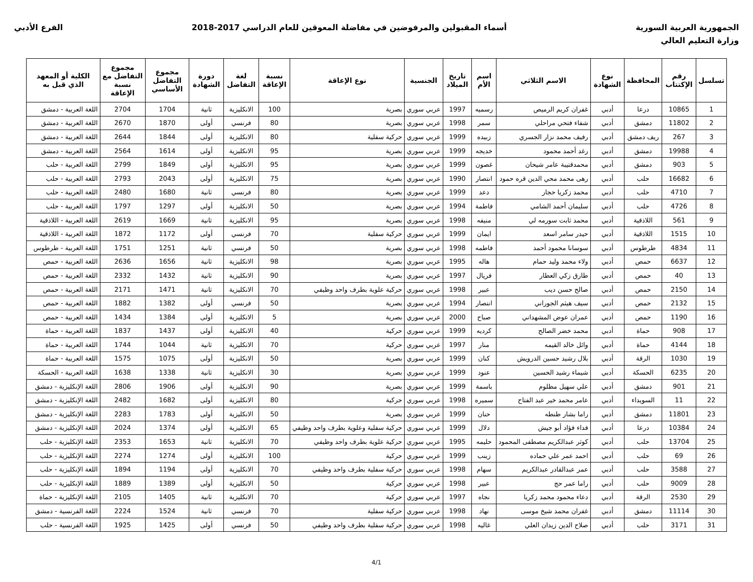الجمهورية العربية السورية
وزارة التعليم العالي
أسماء المقبولين والمرفوضين في مفاضلة المعوقين للعام الدراسي 2017-2018
الفرع الأدبي
| تسلسل | رقم الإكتتاب | المحافظة | نوع الشهادة | الاسم الثلاثي | اسم الأم | تاريخ الميلاد | الجنسية | نوع الإعاقة | نسبة الإعاقة | لغة التفاضل | دورة الشهادة | مجموع التفاضل الأساسي | مجموع التفاضل مع نسبة الإعاقة | الكلية أو المعهد الذي قبل به |
| --- | --- | --- | --- | --- | --- | --- | --- | --- | --- | --- | --- | --- | --- | --- |
| 1 | 10865 | درعا | أدبي | غفران كريم الرميص | رسميه | 1997 | عربي سوري | بصرية | 100 | الانكليزية | ثانية | 1704 | 2704 | اللغة العربية - دمشق |
| 2 | 11802 | دمشق | أدبي | شفاء فتحي مراحلي | سمر | 1998 | عربي سوري | بصرية | 80 | فرنسي | أولى | 1870 | 2670 | اللغة العربية - دمشق |
| 3 | 267 | ريف دمشق | أدبي | رفيف محمد نزار الجسري | زبيده | 1999 | عربي سوري | حركية سفلية | 80 | الانكليزية | أولى | 1844 | 2644 | اللغة العربية - دمشق |
| 4 | 19988 | دمشق | أدبي | رغد أحمد محمود | خديجه | 1999 | عربي سوري | بصرية | 95 | الانكليزية | أولى | 1614 | 2564 | اللغة العربية - دمشق |
| 5 | 903 | دمشق | أدبي | محمدقتيبة عامر شيحان | غصون | 1999 | عربي سوري | بصرية | 95 | الانكليزية | أولى | 1849 | 2799 | اللغة العربية - حلب |
| 6 | 16682 | حلب | أدبي | رهى محمد محي الدين قره حمود | انتصار | 1990 | عربي سوري | بصرية | 75 | الانكليزية | أولى | 2043 | 2793 | اللغة العربية - حلب |
| 7 | 4710 | حلب | أدبي | محمد زكريا حجار | دعد | 1999 | عربي سوري | بصرية | 80 | فرنسي | ثانية | 1680 | 2480 | اللغة العربية - حلب |
| 8 | 4726 | حلب | أدبي | سليمان أحمد الشامي | فاطمة | 1994 | عربي سوري | بصرية | 50 | الانكليزية | أولى | 1297 | 1797 | اللغة العربية - حلب |
| 9 | 561 | اللاذقية | أدبي | محمد ثابت سورمه لي | منيفه | 1998 | عربي سوري | بصرية | 95 | الانكليزية | ثانية | 1669 | 2619 | اللغة العربية - اللاذقية |
| 10 | 1515 | اللاذقية | أدبي | حيدر سامر اسعد | ايمان | 1999 | عربي سوري | حركية سفلية | 70 | فرنسي | أولى | 1172 | 1872 | اللغة العربية - اللاذقية |
| 11 | 4834 | طرطوس | أدبي | سوسانا محمود أحمد | فاطمه | 1998 | عربي سوري | بصرية | 50 | فرنسي | ثانية | 1251 | 1751 | اللغة العربية - طرطوس |
| 12 | 6637 | حمص | أدبي | ولاء محمد وليد حمام | هاله | 1995 | عربي سوري | بصرية | 98 | الانكليزية | ثانية | 1656 | 2636 | اللغة العربية - حمص |
| 13 | 40 | حمص | أدبي | طارق زكي العطار | فريال | 1997 | عربي سوري | بصرية | 90 | الانكليزية | ثانية | 1432 | 2332 | اللغة العربية - حمص |
| 14 | 2150 | حمص | أدبي | صالح حسن ديب | عبير | 1998 | عربي سوري | حركية علوية بطرف واحد وظيفي | 70 | الانكليزية | ثانية | 1471 | 2171 | اللغة العربية - حمص |
| 15 | 2132 | حمص | أدبي | سيف هيثم الجوراني | انتصار | 1994 | عربي سوري | بصرية | 50 | فرنسي | أولى | 1382 | 1882 | اللغة العربية - حمص |
| 16 | 1190 | حمص | أدبي | عمران عوض المشهداني | صباح | 2000 | عربي سوري | بصرية | 5 | الانكليزية | أولى | 1384 | 1434 | اللغة العربية - حمص |
| 17 | 908 | حماة | أدبي | محمد خضر الصالح | كرديه | 1999 | عربي سوري | حركية | 40 | الانكليزية | أولى | 1437 | 1837 | اللغة العربية - حماة |
| 18 | 4144 | حماة | أدبي | وائل خالد القيمه | منار | 1997 | عربي سوري | حركية | 70 | الانكليزية | ثانية | 1044 | 1744 | اللغة العربية - حماة |
| 19 | 1030 | الرقة | أدبي | بلال رشيد حسين الدرويش | كنان | 1999 | عربي سوري | بصرية | 50 | الانكليزية | أولى | 1075 | 1575 | اللغة العربية - حماة |
| 20 | 6235 | الحسكة | أدبي | شيماء رشيد الحسين | عنود | 1999 | عربي سوري | بصرية | 30 | الانكليزية | ثانية | 1338 | 1638 | اللغة العربية - الحسكة |
| 21 | 901 | دمشق | أدبي | علي سهيل مظلوم | باسمة | 1999 | عربي سوري | بصرية | 90 | الانكليزية | أولى | 1906 | 2806 | اللغة الإنكليزية - دمشق |
| 22 | 11 | السويداء | أدبي | عامر محمد خير عبد الفتاح | سميره | 1998 | عربي سوري | حركية | 80 | الانكليزية | أولى | 1682 | 2482 | اللغة الإنكليزية - دمشق |
| 23 | 11801 | دمشق | أدبي | راما بشار طنطه | حنان | 1999 | عربي سوري | بصرية | 50 | الانكليزية | أولى | 1783 | 2283 | اللغة الإنكليزية - دمشق |
| 24 | 10384 | درعا | أدبي | فداء فؤاد أبو جيش | دلال | 1999 | عربي سوري | حركية سفلية وعلوية بطرف واحد وظيفي | 65 | الانكليزية | أولى | 1374 | 2024 | اللغة الإنكليزية - دمشق |
| 25 | 13704 | حلب | أدبي | كوثر عبدالكريم مصطفى المحمود | حليمه | 1995 | عربي سوري | حركية علوية بطرف واحد وظيفي | 70 | الانكليزية | ثانية | 1653 | 2353 | اللغة الإنكليزية - حلب |
| 26 | 69 | حلب | أدبي | احمد عمر علي حماده | زينب | 1999 | عربي سوري | حركية | 100 | الانكليزية | أولى | 1274 | 2274 | اللغة الإنكليزية - حلب |
| 27 | 3588 | حلب | أدبي | عمر عبدالقادر عبدالكريم | سهام | 1998 | عربي سوري | حركية سفلية بطرف واحد وظيفي | 70 | الانكليزية | أولى | 1194 | 1894 | اللغة الإنكليزية - حلب |
| 28 | 9009 | حلب | أدبي | راما عمر حج | عبير | 1998 | عربي سوري | حركية | 50 | الانكليزية | أولى | 1389 | 1889 | اللغة الإنكليزية - حلب |
| 29 | 2530 | الرقة | أدبي | دعاء محمود محمد زكريا | نجاه | 1997 | عربي سوري | حركية | 70 | الانكليزية | ثانية | 1405 | 2105 | اللغة الإنكليزية - حماة |
| 30 | 11114 | دمشق | أدبي | غفران محمد شيخ موسى | نهاد | 1998 | عربي سوري | حركية سفلية | 70 | فرنسي | ثانية | 1524 | 2224 | اللغة الفرنسية - دمشق |
| 31 | 3171 | حلب | أدبي | صلاح الدين زيدان العلي | غاليه | 1998 | عربي سوري | حركية سفلية بطرف واحد وظيفي | 50 | فرنسي | أولى | 1425 | 1925 | اللغة الفرنسية - حلب |
4/1